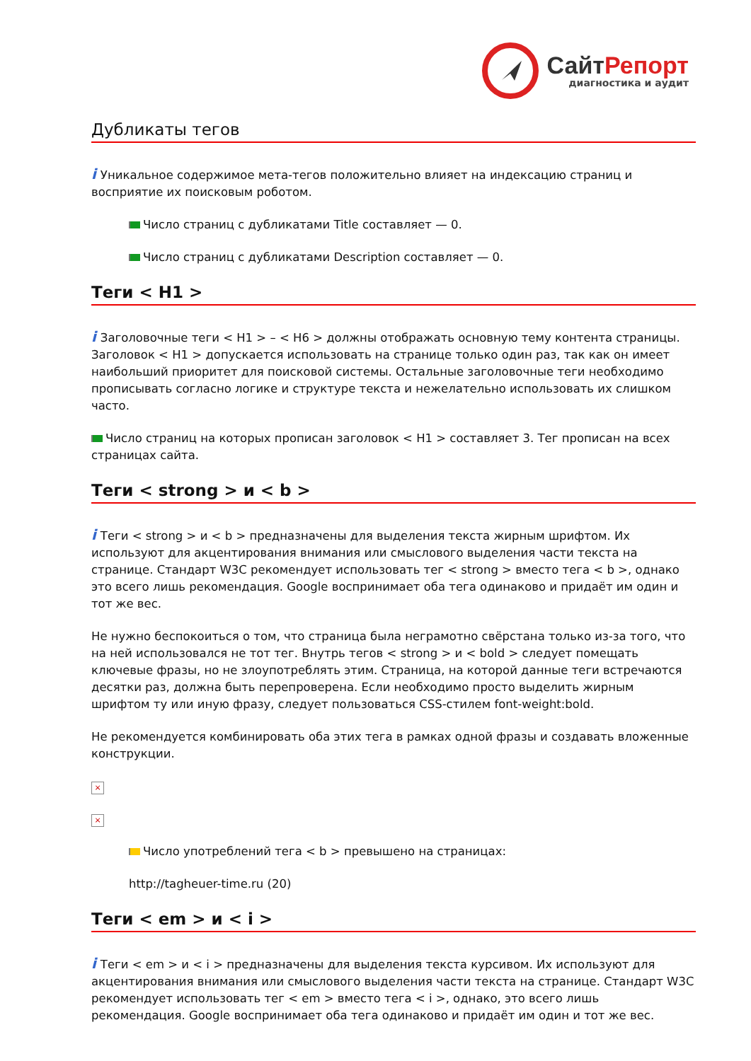СайтРепорт
диагностика и аудит
Дубликаты тегов
i Уникальное содержимое мета-тегов положительно влияет на индексацию страниц и восприятие их поисковым роботом.
Число страниц с дубликатами Title составляет — 0.
Число страниц с дубликатами Description составляет — 0.
Теги < H1 >
i Заголовочные теги < H1 > – < H6 > должны отображать основную тему контента страницы. Заголовок < H1 > допускается использовать на странице только один раз, так как он имеет наибольший приоритет для поисковой системы. Остальные заголовочные теги необходимо прописывать согласно логике и структуре текста и нежелательно использовать их слишком часто.
Число страниц на которых прописан заголовок < H1 > составляет 3. Тег прописан на всех страницах сайта.
Теги < strong > и < b >
i Теги < strong > и < b > предназначены для выделения текста жирным шрифтом. Их используют для акцентирования внимания или смыслового выделения части текста на странице. Стандарт W3C рекомендует использовать тег < strong > вместо тега < b >, однако это всего лишь рекомендация. Google воспринимает оба тега одинаково и придаёт им один и тот же вес.
Не нужно беспокоиться о том, что страница была неграмотно свёрстана только из-за того, что на ней использовался не тот тег. Внутрь тегов < strong > и < bold > следует помещать ключевые фразы, но не злоупотреблять этим. Страница, на которой данные теги встречаются десятки раз, должна быть перепроверена. Если необходимо просто выделить жирным шрифтом ту или иную фразу, следует пользоваться CSS-стилем font-weight:bold.
Не рекомендуется комбинировать оба этих тега в рамках одной фразы и создавать вложенные конструкции.
×
×
Число употреблений тега < b > превышено на страницах:
http://tagheuer-time.ru (20)
Теги < em > и < i >
i Теги < em > и < i > предназначены для выделения текста курсивом. Их используют для акцентирования внимания или смыслового выделения части текста на странице. Стандарт W3C рекомендует использовать тег < em > вместо тега < i >, однако, это всего лишь рекомендация. Google воспринимает оба тега одинаково и придаёт им один и тот же вес.